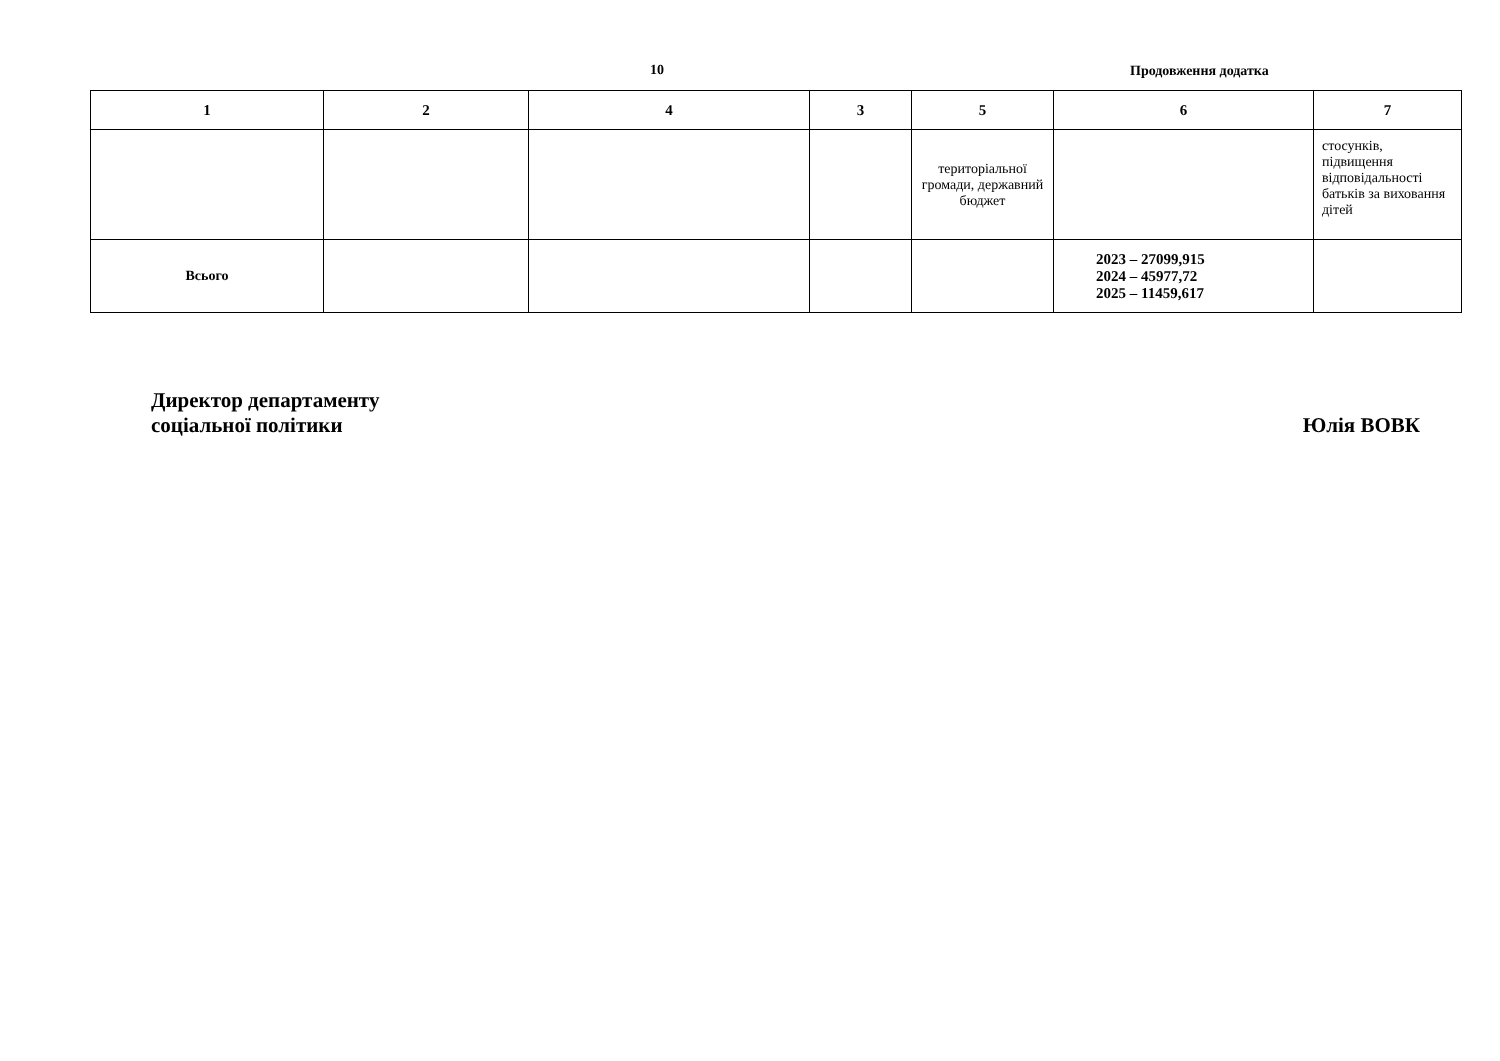10 Продовження додатка
| 1 | 2 | 4 | 3 | 5 | 6 | 7 |
| --- | --- | --- | --- | --- | --- | --- |
| | | | | територіальної громади, державний бюджет | | стосунків, підвищення відповідальності батьків за виховання дітей |
| Всього | | | | | 2023 – 27099,915 2024 – 45977,72 2025 – 11459,617 | |
Директор департаменту
соціальної політики
Юлія ВОВК